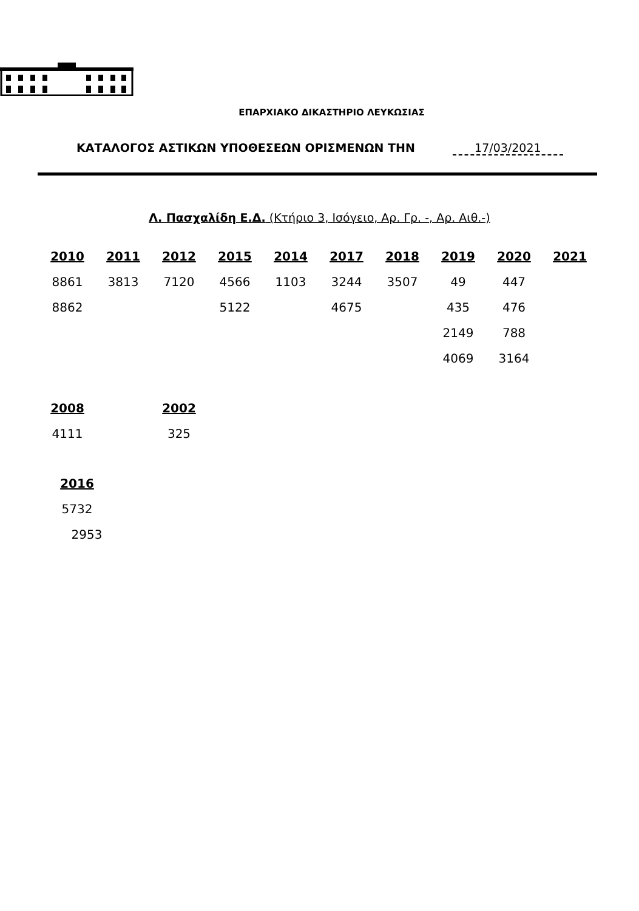ΕΠΑΡΧΙΑΚΟ ΔΙΚΑΣΤΗΡΙΟ ΛΕΥΚΩΣΙΑΣ
ΚΑΤΑΛΟΓΟΣ ΑΣΤΙΚΩΝ ΥΠΟΘΕΣΕΩΝ ΟΡΙΣΜΕΝΩΝ ΤΗΝ 17/03/2021
Λ. Πασχαλίδη Ε.Δ. (Κτήριο 3, Ισόγειο, Αρ. Γρ. -, Αρ. Αιθ.-)
| 2010 | 2011 | 2012 | 2015 | 2014 | 2017 | 2018 | 2019 | 2020 | 2021 |
| --- | --- | --- | --- | --- | --- | --- | --- | --- | --- |
| 8861 | 3813 | 7120 | 4566 | 1103 | 3244 | 3507 | 49 | 447 | |
| 8862 | | | 5122 | | 4675 | | 435 | 476 | |
| | | | | | | | 2149 | 788 | |
| | | | | | | | 4069 | 3164 | |
| 2008 | | 2002 |
| --- | --- | --- |
| 4111 | | 325 |
| 2016 |
| --- |
| 5732 |
| 2953 |